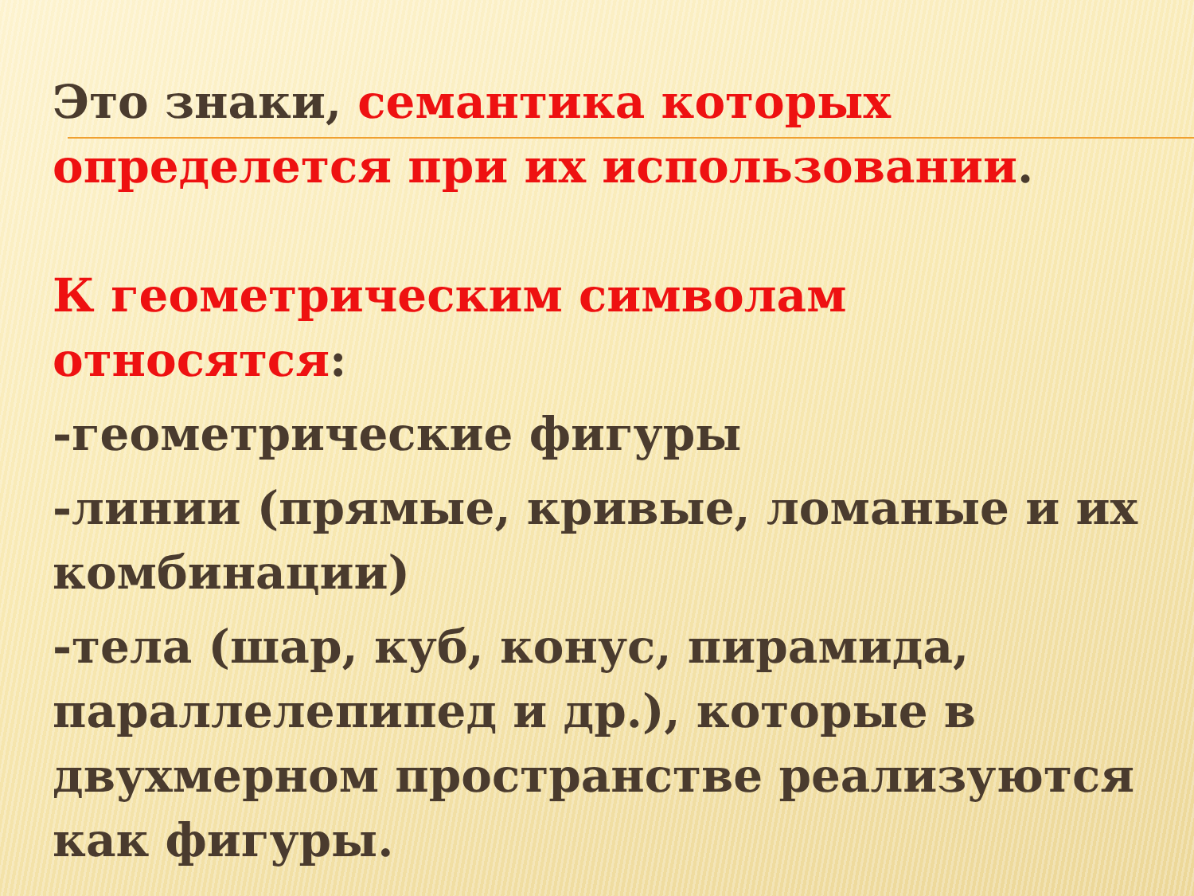Это знаки, семантика которых определется при их использовании.
К геометрическим символам относятся:
-геометрические фигуры
-линии (прямые, кривые, ломаные и их комбинации)
-тела (шар, куб, конус, пирамида, параллелепипед и др.), которые в двухмерном пространстве реализуются как фигуры.